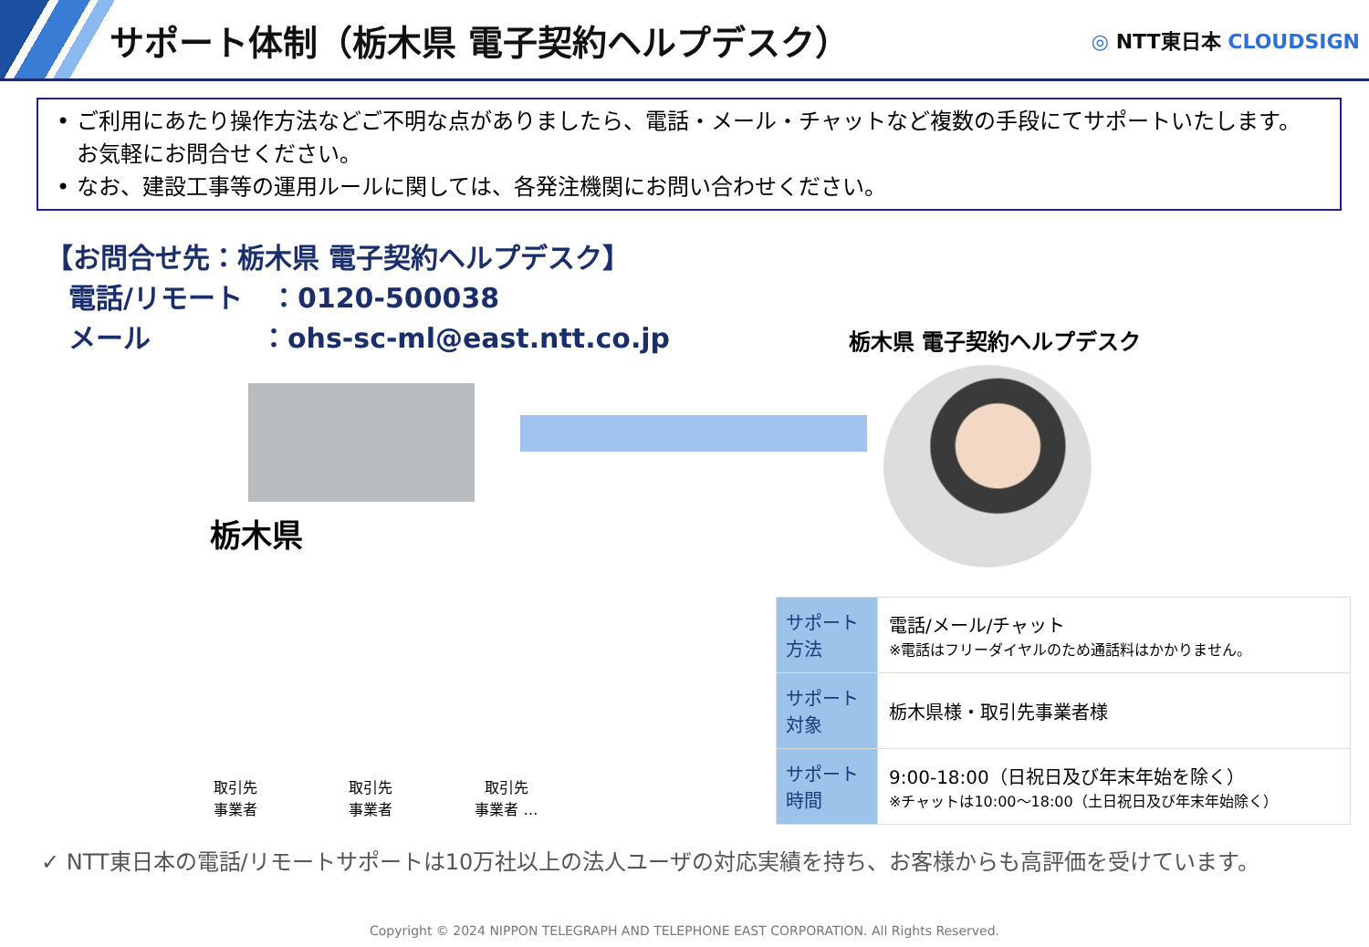サポート体制（栃木県 電子契約ヘルプデスク）
◎ NTT東日本 CLOUDSIGN
• ご利用にあたり操作方法などご不明な点がありましたら、電話・メール・チャットなど複数の手段にてサポートいたします。お気軽にお問合せください。
• なお、建設工事等の運用ルールに関しては、各発注機関にお問い合わせください。
【お問合せ先：栃木県 電子契約ヘルプデスク】
電話/リモート　：0120-500038
メール　　　　：ohs-sc-ml@east.ntt.co.jp
栃木県 電子契約ヘルプデスク
栃木県
| サポート方法 | 電話/メール/チャット ※電話はフリーダイヤルのため通話料はかかりません。 |
| サポート対象 | 栃木県様・取引先事業者様 |
| サポート時間 | 9:00-18:00（日祝日及び年末年始を除く） ※チャットは10:00～18:00（土日祝日及び年末年始除く） |
取引先
事業者
取引先
事業者
取引先
事業者 …
✓ NTT東日本の電話/リモートサポートは10万社以上の法人ユーザの対応実績を持ち、お客様からも高評価を受けています。
Copyright © 2024 NIPPON TELEGRAPH AND TELEPHONE EAST CORPORATION. All Rights Reserved.